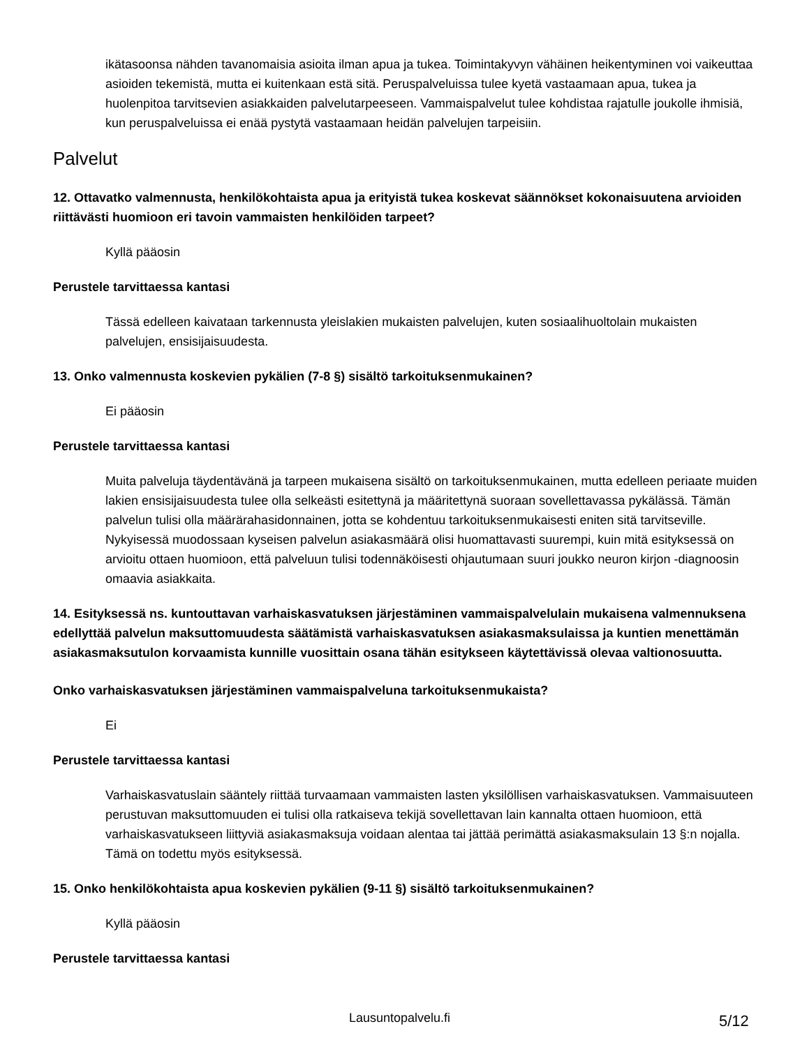ikätasoonsa nähden tavanomaisia asioita ilman apua ja tukea. Toimintakyvyn vähäinen heikentyminen voi vaikeuttaa asioiden tekemistä, mutta ei kuitenkaan estä sitä. Peruspalveluissa tulee kyetä vastaamaan apua, tukea ja huolenpitoa tarvitsevien asiakkaiden palvelutarpeeseen. Vammaispalvelut tulee kohdistaa rajatulle joukolle ihmisiä, kun peruspalveluissa ei enää pystytä vastaamaan heidän palvelujen tarpeisiin.
Palvelut
12. Ottavatko valmennusta, henkilökohtaista apua ja erityistä tukea koskevat säännökset kokonaisuutena arvioiden riittävästi huomioon eri tavoin vammaisten henkilöiden tarpeet?
Kyllä pääosin
Perustele tarvittaessa kantasi
Tässä edelleen kaivataan tarkennusta yleislakien mukaisten palvelujen, kuten sosiaalihuoltolain mukaisten palvelujen, ensisijaisuudesta.
13. Onko valmennusta koskevien pykälien (7-8 §) sisältö tarkoituksenmukainen?
Ei pääosin
Perustele tarvittaessa kantasi
Muita palveluja täydentävänä ja tarpeen mukaisena sisältö on tarkoituksenmukainen, mutta edelleen periaate muiden lakien ensisijaisuudesta tulee olla selkeästi esitettynä ja määritettynä suoraan sovellettavassa pykälässä. Tämän palvelun tulisi olla määrärahasidonnainen, jotta se kohdentuu tarkoituksenmukaisesti eniten sitä tarvitseville. Nykyisessä muodossaan kyseisen palvelun asiakasmäärä olisi huomattavasti suurempi, kuin mitä esityksessä on arvioitu ottaen huomioon, että palveluun tulisi todennäköisesti ohjautumaan suuri joukko neuron kirjon -diagnoosin omaavia asiakkaita.
14. Esityksessä ns. kuntouttavan varhaiskasvatuksen järjestäminen vammaispalvelulain mukaisena valmennuksena edellyttää palvelun maksuttomuudesta säätämistä varhaiskasvatuksen asiakasmaksulaissa ja kuntien menettämän asiakasmaksutulon korvaamista kunnille vuosittain osana tähän esitykseen käytettävissä olevaa valtionosuutta.
Onko varhaiskasvatuksen järjestäminen vammaispalveluna tarkoituksenmukaista?
Ei
Perustele tarvittaessa kantasi
Varhaiskasvatuslain sääntely riittää turvaamaan vammaisten lasten yksilöllisen varhaiskasvatuksen. Vammaisuuteen perustuvan maksuttomuuden ei tulisi olla ratkaiseva tekijä sovellettavan lain kannalta ottaen huomioon, että varhaiskasvatukseen liittyviä asiakasmaksuja voidaan alentaa tai jättää perimättä asiakasmaksulain 13 §:n nojalla. Tämä on todettu myös esityksessä.
15. Onko henkilökohtaista apua koskevien pykälien (9-11 §) sisältö tarkoituksenmukainen?
Kyllä pääosin
Perustele tarvittaessa kantasi
Lausuntopalvelu.fi 5/12